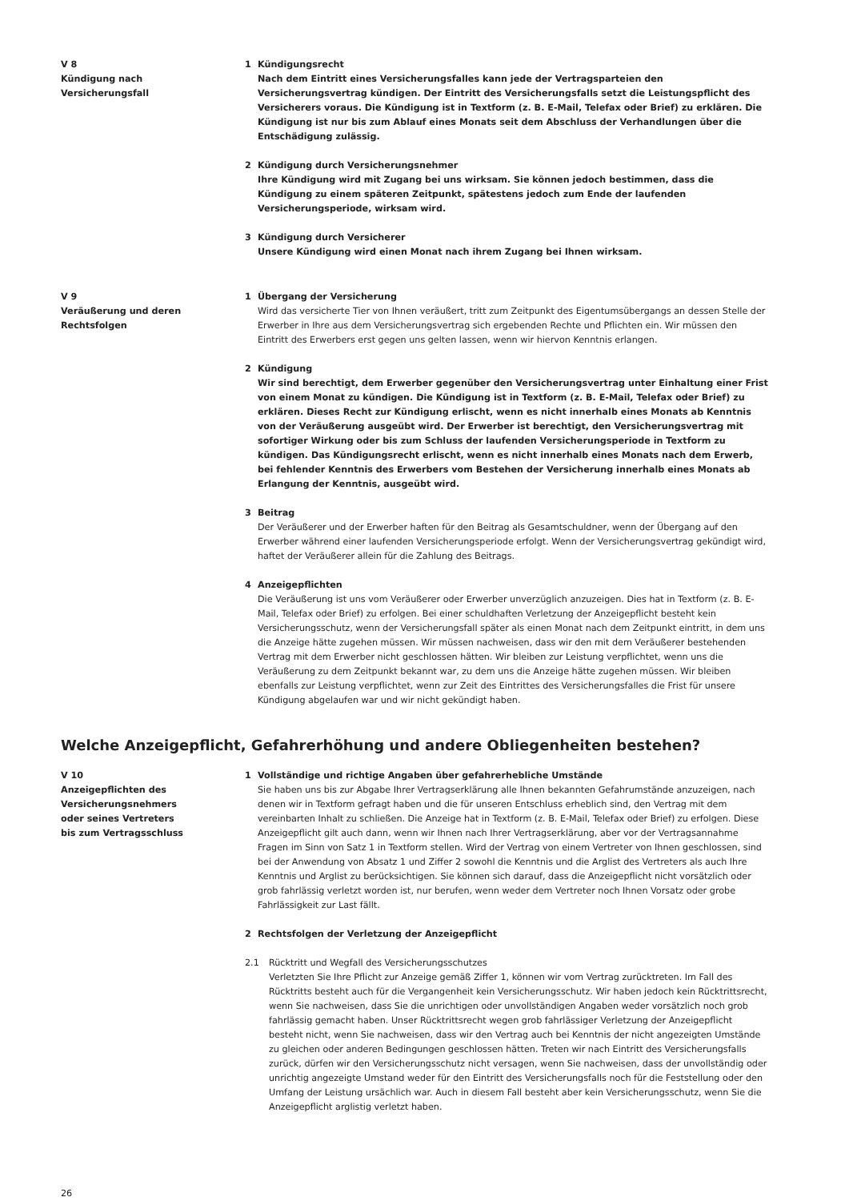V 8
Kündigung nach
Versicherungsfall
1 Kündigungsrecht
Nach dem Eintritt eines Versicherungsfalles kann jede der Vertragsparteien den Versicherungsvertrag kündigen. Der Eintritt des Versicherungsfalls setzt die Leistungspflicht des Versicherers voraus. Die Kündigung ist in Textform (z. B. E-Mail, Telefax oder Brief) zu erklären. Die Kündigung ist nur bis zum Ablauf eines Monats seit dem Abschluss der Verhandlungen über die Entschädigung zulässig.
2 Kündigung durch Versicherungsnehmer
Ihre Kündigung wird mit Zugang bei uns wirksam. Sie können jedoch bestimmen, dass die Kündigung zu einem späteren Zeitpunkt, spätestens jedoch zum Ende der laufenden Versicherungsperiode, wirksam wird.
3 Kündigung durch Versicherer
Unsere Kündigung wird einen Monat nach ihrem Zugang bei Ihnen wirksam.
V 9
Veräußerung und deren
Rechtsfolgen
1 Übergang der Versicherung
Wird das versicherte Tier von Ihnen veräußert, tritt zum Zeitpunkt des Eigentumsübergangs an dessen Stelle der Erwerber in Ihre aus dem Versicherungsvertrag sich ergebenden Rechte und Pflichten ein. Wir müssen den Eintritt des Erwerbers erst gegen uns gelten lassen, wenn wir hiervon Kenntnis erlangen.
2 Kündigung
Wir sind berechtigt, dem Erwerber gegenüber den Versicherungsvertrag unter Einhaltung einer Frist von einem Monat zu kündigen. Die Kündigung ist in Textform (z. B. E-Mail, Telefax oder Brief) zu erklären. Dieses Recht zur Kündigung erlischt, wenn es nicht innerhalb eines Monats ab Kenntnis von der Veräußerung ausgeübt wird. Der Erwerber ist berechtigt, den Versicherungsvertrag mit sofortiger Wirkung oder bis zum Schluss der laufenden Versicherungsperiode in Textform zu kündigen. Das Kündigungsrecht erlischt, wenn es nicht innerhalb eines Monats nach dem Erwerb, bei fehlender Kenntnis des Erwerbers vom Bestehen der Versicherung innerhalb eines Monats ab Erlangung der Kenntnis, ausgeübt wird.
3 Beitrag
Der Veräußerer und der Erwerber haften für den Beitrag als Gesamtschuldner, wenn der Übergang auf den Erwerber während einer laufenden Versicherungsperiode erfolgt. Wenn der Versicherungsvertrag gekündigt wird, haftet der Veräußerer allein für die Zahlung des Beitrags.
4 Anzeigepflichten
Die Veräußerung ist uns vom Veräußerer oder Erwerber unverzüglich anzuzeigen. Dies hat in Textform (z. B. E-Mail, Telefax oder Brief) zu erfolgen. Bei einer schuldhaften Verletzung der Anzeigepflicht besteht kein Versicherungsschutz, wenn der Versicherungsfall später als einen Monat nach dem Zeitpunkt eintritt, in dem uns die Anzeige hätte zugehen müssen. Wir müssen nachweisen, dass wir den mit dem Veräußerer bestehenden Vertrag mit dem Erwerber nicht geschlossen hätten. Wir bleiben zur Leistung verpflichtet, wenn uns die Veräußerung zu dem Zeitpunkt bekannt war, zu dem uns die Anzeige hätte zugehen müssen. Wir bleiben ebenfalls zur Leistung verpflichtet, wenn zur Zeit des Eintrittes des Versicherungsfalles die Frist für unsere Kündigung abgelaufen war und wir nicht gekündigt haben.
Welche Anzeigepflicht, Gefahrerhöhung und andere Obliegenheiten bestehen?
V 10
Anzeigepflichten des
Versicherungsnehmers
oder seines Vertreters
bis zum Vertragsschluss
1 Vollständige und richtige Angaben über gefahrerhebliche Umstände
Sie haben uns bis zur Abgabe Ihrer Vertragserklärung alle Ihnen bekannten Gefahrumstände anzuzeigen, nach denen wir in Textform gefragt haben und die für unseren Entschluss erheblich sind, den Vertrag mit dem vereinbarten Inhalt zu schließen. Die Anzeige hat in Textform (z. B. E-Mail, Telefax oder Brief) zu erfolgen. Diese Anzeigepflicht gilt auch dann, wenn wir Ihnen nach Ihrer Vertragserklärung, aber vor der Vertragsannahme Fragen im Sinn von Satz 1 in Textform stellen. Wird der Vertrag von einem Vertreter von Ihnen geschlossen, sind bei der Anwendung von Absatz 1 und Ziffer 2 sowohl die Kenntnis und die Arglist des Vertreters als auch Ihre Kenntnis und Arglist zu berücksichtigen. Sie können sich darauf, dass die Anzeigepflicht nicht vorsätzlich oder grob fahrlässig verletzt worden ist, nur berufen, wenn weder dem Vertreter noch Ihnen Vorsatz oder grobe Fahrlässigkeit zur Last fällt.
2 Rechtsfolgen der Verletzung der Anzeigepflicht
2.1 Rücktritt und Wegfall des Versicherungsschutzes
Verletzten Sie Ihre Pflicht zur Anzeige gemäß Ziffer 1, können wir vom Vertrag zurücktreten. Im Fall des Rücktritts besteht auch für die Vergangenheit kein Versicherungsschutz. Wir haben jedoch kein Rücktrittsrecht, wenn Sie nachweisen, dass Sie die unrichtigen oder unvollständigen Angaben weder vorsätzlich noch grob fahrlässig gemacht haben. Unser Rücktrittsrecht wegen grob fahrlässiger Verletzung der Anzeigepflicht besteht nicht, wenn Sie nachweisen, dass wir den Vertrag auch bei Kenntnis der nicht angezeigten Umstände zu gleichen oder anderen Bedingungen geschlossen hätten. Treten wir nach Eintritt des Versicherungsfalls zurück, dürfen wir den Versicherungsschutz nicht versagen, wenn Sie nachweisen, dass der unvollständig oder unrichtig angezeigte Umstand weder für den Eintritt des Versicherungsfalls noch für die Feststellung oder den Umfang der Leistung ursächlich war. Auch in diesem Fall besteht aber kein Versicherungsschutz, wenn Sie die Anzeigepflicht arglistig verletzt haben.
26